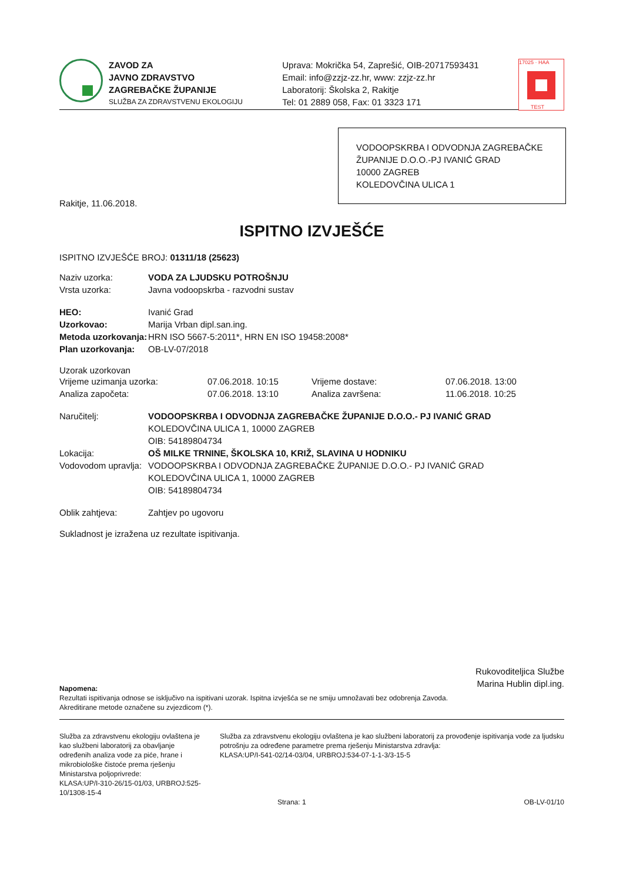ZAVOD ZA
JAVNO ZDRAVSTVO
ZAGREBAČKE ŽUPANIJE
SLUŽBA ZA ZDRAVSTVENU EKOLOGIJU
Uprava: Mokrička 54, Zaprešić, OIB-20717593431
Email: info@zzjz-zz.hr, www: zzjz-zz.hr
Laboratorij: Školska 2, Rakitje
Tel: 01 2889 058, Fax: 01 3323 171
17025 · HAA
TEST
VODOOPSKRBA I ODVODNJA ZAGREBAČKE ŽUPANIJE D.O.O.-PJ IVANIĆ GRAD
10000 ZAGREB
KOLEDOVČINA ULICA 1
Rakitje, 11.06.2018.
ISPITNO IZVJEŠĆE
ISPITNO IZVJEŠĆE BROJ: 01311/18 (25623)
Naziv uzorka: VODA ZA LJUDSKU POTROŠNJU
Vrsta uzorka: Javna vodoopskrba - razvodni sustav
HEO: Ivanić Grad
Uzorkovao: Marija Vrban dipl.san.ing.
Metoda uzorkovanja: HRN ISO 5667-5:2011*, HRN EN ISO 19458:2008*
Plan uzorkovanja: OB-LV-07/2018
Uzorak uzorkovan
Vrijeme uzimanja uzorka: 07.06.2018. 10:15 Vrijeme dostave: 07.06.2018. 13:00 Analiza započeta: 07.06.2018. 13:10 Analiza završena: 11.06.2018. 10:25
Naručitelj: VODOOPSKRBA I ODVODNJA ZAGREBAČKE ŽUPANIJE D.O.O.- PJ IVANIĆ GRAD
KOLEDOVČINA ULICA 1, 10000 ZAGREB
OIB: 54189804734
Lokacija: OŠ MILKE TRNINE, ŠKOLSKA 10, KRIŽ, SLAVINA U HODNIKU
Vodovodom upravlja: VODOOPSKRBA I ODVODNJA ZAGREBAČKE ŽUPANIJE D.O.O.- PJ IVANIĆ GRAD
KOLEDOVČINA ULICA 1, 10000 ZAGREB
OIB: 54189804734
Oblik zahtjeva: Zahtjev po ugovoru
Sukladnost je izražena uz rezultate ispitivanja.
Rukovoditeljica Službe
Marina Hublin dipl.ing.
Napomena:
Rezultati ispitivanja odnose se isključivo na ispitivani uzorak. Ispitna izvješća se ne smiju umnožavati bez odobrenja Zavoda.
Akreditirane metode označene su zvjezdicom (*).
Služba za zdravstvenu ekologiju ovlaštena je kao službeni laboratorij za obavljanje određenih analiza vode za piće, hrane i mikrobiološke čistoće prema rješenju Ministarstva poljoprivrede:
KLASA:UP/I-310-26/15-01/03, URBROJ:525-10/1308-15-4
Služba za zdravstvenu ekologiju ovlaštena je kao službeni laboratorij za provođenje ispitivanja vode za ljudsku potrošnju za određene parametre prema rješenju Ministarstva zdravlja:
KLASA:UP/I-541-02/14-03/04, URBROJ:534-07-1-1-3/3-15-5
Strana: 1 OB-LV-01/10